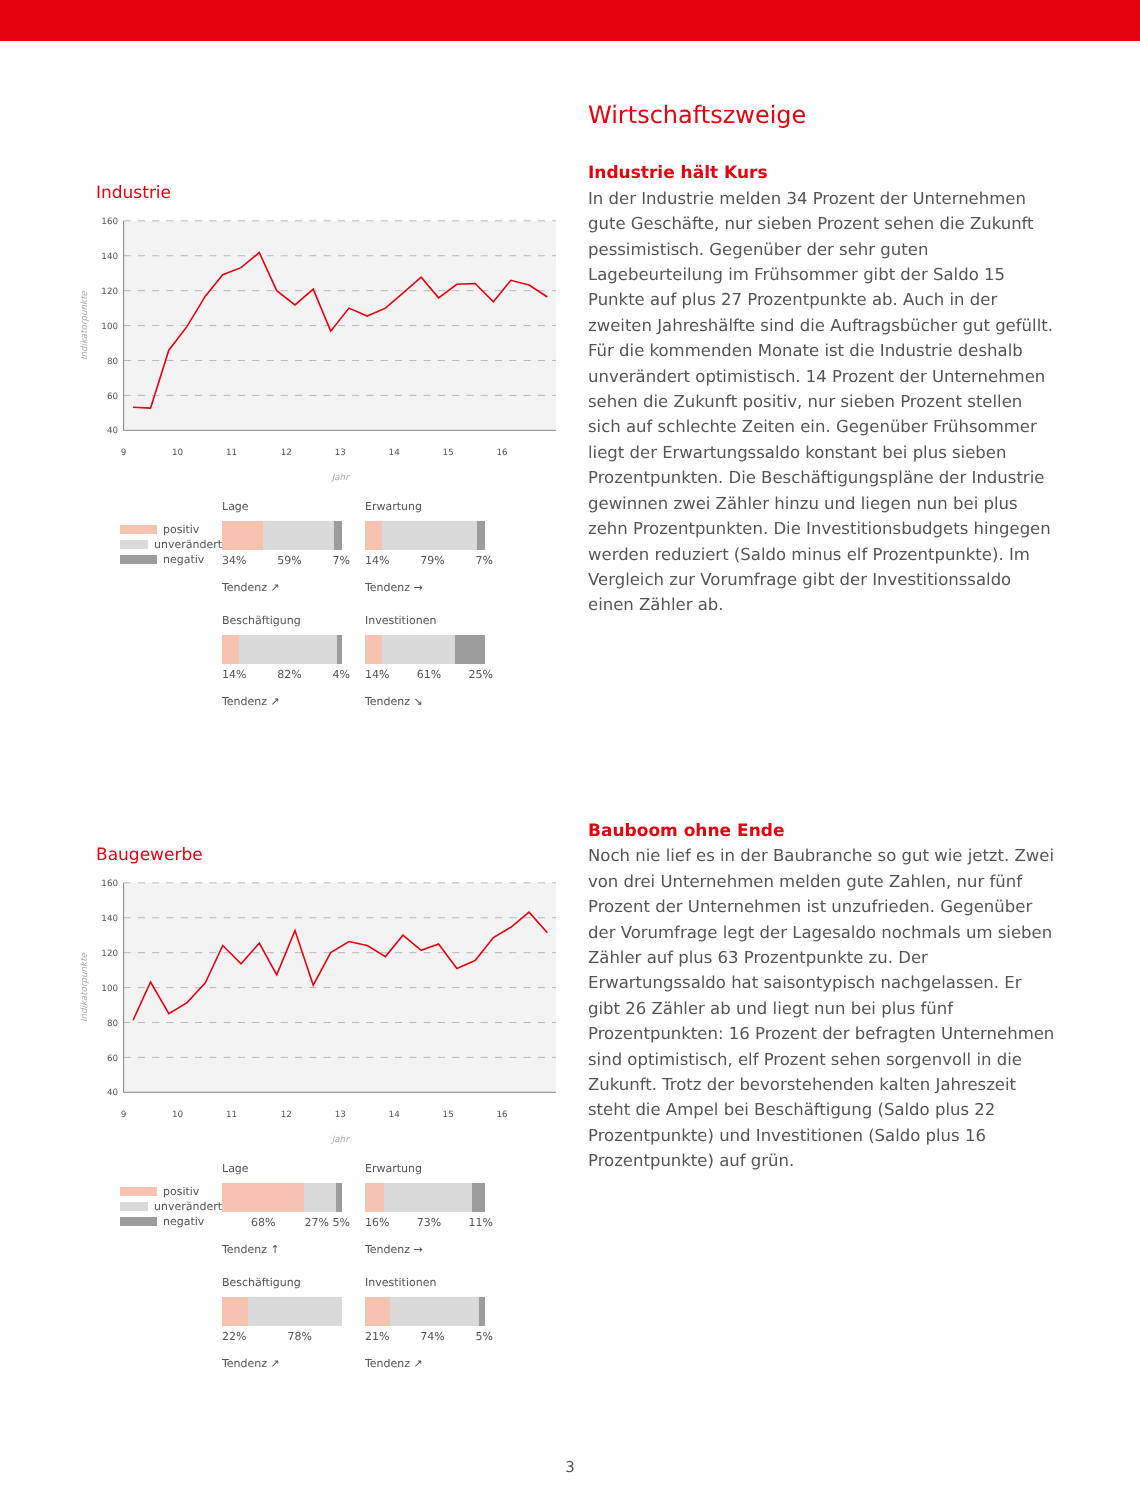Industrie
160
140
120
100
80
60
40
9
10
11
12
13
14
15
16
Jahr
Indikatorpunkte
positiv
unverändert
negativ
Lage
34% 59% 7%
Tendenz ↗
Erwartung
14% 79% 7%
Tendenz →
Beschäftigung
14% 82% 4%
Tendenz ↗
Investitionen
14% 61% 25%
Tendenz ↘
Wirtschaftszweige
Industrie hält Kurs
In der Industrie melden 34 Prozent der Unternehmen gute Geschäfte, nur sieben Prozent sehen die Zukunft pessimistisch. Gegenüber der sehr guten Lagebeurteilung im Frühsommer gibt der Saldo 15 Punkte auf plus 27 Prozentpunkte ab. Auch in der zweiten Jahreshälfte sind die Auftragsbücher gut gefüllt. Für die kommenden Monate ist die Industrie deshalb unverändert optimistisch. 14 Prozent der Unternehmen sehen die Zukunft positiv, nur sieben Prozent stellen sich auf schlechte Zeiten ein. Gegenüber Frühsommer liegt der Erwartungssaldo konstant bei plus sieben Prozentpunkten. Die Beschäftigungs­pläne der Industrie gewinnen zwei Zähler hinzu und liegen nun bei plus zehn Prozentpunkten. Die Investitionsbudgets hingegen werden reduziert (Saldo minus elf Prozentpunkte). Im Vergleich zur Vorumfrage gibt der Investitionssaldo einen Zähler ab.
Baugewerbe
160
140
120
100
80
60
40
9
10
11
12
13
14
15
16
Jahr
Indikatorpunkte
positiv
unverändert
negativ
Lage
68% 27% 5%
Tendenz ↑
Erwartung
16% 73% 11%
Tendenz →
Beschäftigung
22% 78%
Tendenz ↗
Investitionen
21% 74% 5%
Tendenz ↗
Bauboom ohne Ende
Noch nie lief es in der Baubranche so gut wie jetzt. Zwei von drei Unternehmen melden gute Zahlen, nur fünf Prozent der Unternehmen ist unzufrieden. Gegenüber der Vorumfrage legt der Lagesaldo nochmals um sieben Zähler auf plus 63 Prozentpunkte zu. Der Erwartungssaldo hat saisontypisch nachgelassen. Er gibt 26 Zähler ab und liegt nun bei plus fünf Prozentpunkten: 16 Prozent der befragten Unternehmen sind optimistisch, elf Prozent sehen sorgenvoll in die Zukunft. Trotz der bevorstehenden kalten Jahreszeit steht die Ampel bei Beschäftigung (Saldo plus 22 Prozentpunkte) und Inves­titionen (Saldo plus 16 Prozentpunkte) auf grün.
3